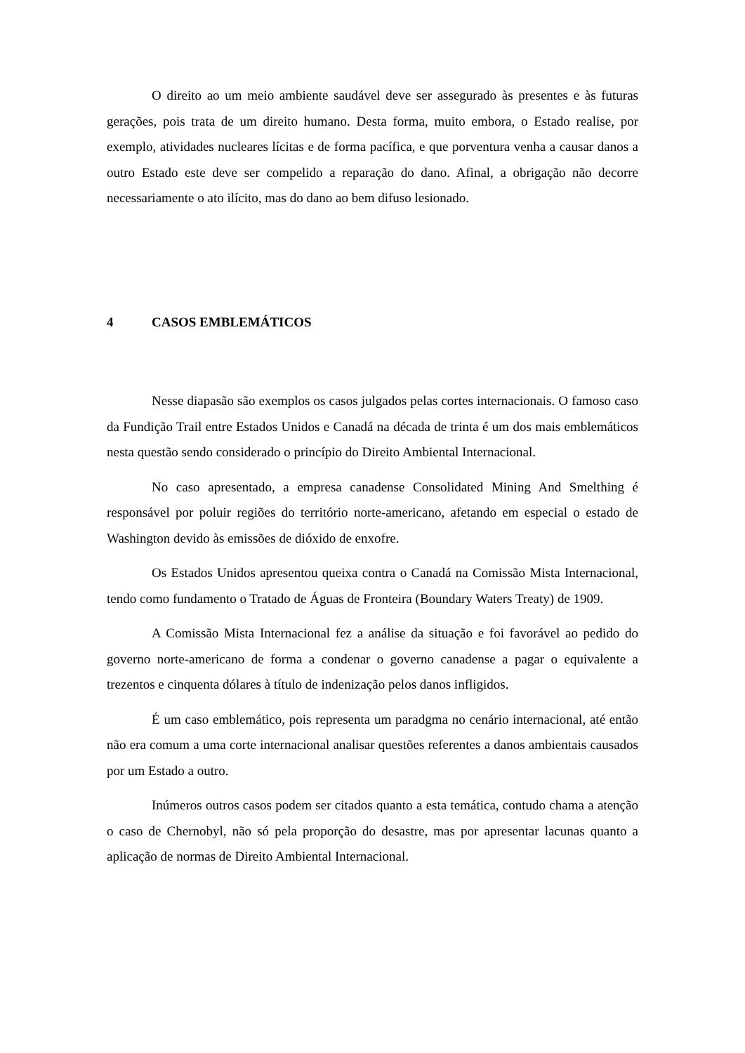O direito ao um meio ambiente saudável deve ser assegurado às presentes e às futuras gerações, pois trata de um direito humano. Desta forma, muito embora, o Estado realise, por exemplo, atividades nucleares lícitas e de forma pacífica, e que porventura venha a causar danos a outro Estado este deve ser compelido a reparação do dano. Afinal, a obrigação não decorre necessariamente o ato ilícito, mas do dano ao bem difuso lesionado.
4 CASOS EMBLEMÁTICOS
Nesse diapasão são exemplos os casos julgados pelas cortes internacionais. O famoso caso da Fundição Trail entre Estados Unidos e Canadá na década de trinta é um dos mais emblemáticos nesta questão sendo considerado o princípio do Direito Ambiental Internacional.
No caso apresentado, a empresa canadense Consolidated Mining And Smelthing é responsável por poluir regiões do território norte-americano, afetando em especial o estado de Washington devido às emissões de dióxido de enxofre.
Os Estados Unidos apresentou queixa contra o Canadá na Comissão Mista Internacional, tendo como fundamento o Tratado de Águas de Fronteira (Boundary Waters Treaty) de 1909.
A Comissão Mista Internacional fez a análise da situação e foi favorável ao pedido do governo norte-americano de forma a condenar o governo canadense a pagar o equivalente a trezentos e cinquenta dólares à título de indenização pelos danos infligidos.
É um caso emblemático, pois representa um paradgma no cenário internacional, até então não era comum a uma corte internacional analisar questões referentes a danos ambientais causados por um Estado a outro.
Inúmeros outros casos podem ser citados quanto a esta temática, contudo chama a atenção o caso de Chernobyl, não só pela proporção do desastre, mas por apresentar lacunas quanto a aplicação de normas de Direito Ambiental Internacional.